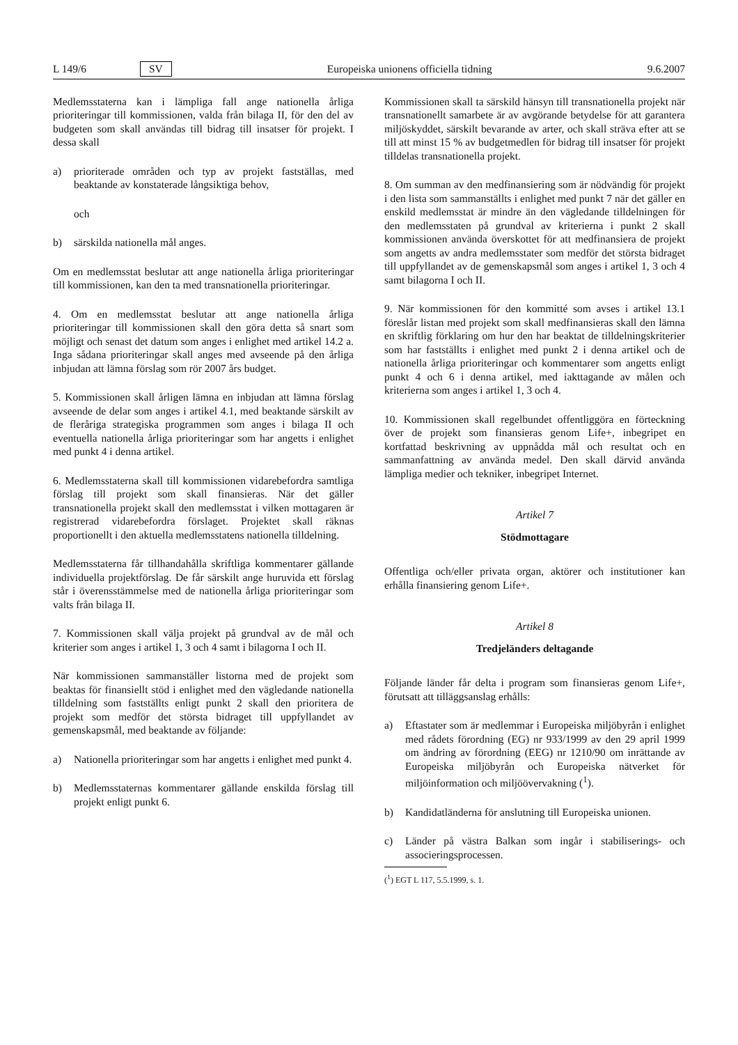L 149/6 SV Europeiska unionens officiella tidning 9.6.2007
Medlemsstaterna kan i lämpliga fall ange nationella årliga prioriteringar till kommissionen, valda från bilaga II, för den del av budgeten som skall användas till bidrag till insatser för projekt. I dessa skall
a) prioriterade områden och typ av projekt fastställas, med beaktande av konstaterade långsiktiga behov,
och
b) särskilda nationella mål anges.
Om en medlemsstat beslutar att ange nationella årliga prioriteringar till kommissionen, kan den ta med transnationella prioriteringar.
4. Om en medlemsstat beslutar att ange nationella årliga prioriteringar till kommissionen skall den göra detta så snart som möjligt och senast det datum som anges i enlighet med artikel 14.2 a. Inga sådana prioriteringar skall anges med avseende på den årliga inbjudan att lämna förslag som rör 2007 års budget.
5. Kommissionen skall årligen lämna en inbjudan att lämna förslag avseende de delar som anges i artikel 4.1, med beaktande särskilt av de fleråriga strategiska programmen som anges i bilaga II och eventuella nationella årliga prioriteringar som har angetts i enlighet med punkt 4 i denna artikel.
6. Medlemsstaterna skall till kommissionen vidarebefordra samtliga förslag till projekt som skall finansieras. När det gäller transnationella projekt skall den medlemsstat i vilken mottagaren är registrerad vidarebefordra förslaget. Projektet skall räknas proportionellt i den aktuella medlemsstatens nationella tilldelning.
Medlemsstaterna får tillhandahålla skriftliga kommentarer gällande individuella projektförslag. De får särskilt ange huruvida ett förslag står i överensstämmelse med de nationella årliga prioriteringar som valts från bilaga II.
7. Kommissionen skall välja projekt på grundval av de mål och kriterier som anges i artikel 1, 3 och 4 samt i bilagorna I och II.
När kommissionen sammanställer listorna med de projekt som beaktas för finansiellt stöd i enlighet med den vägledande nationella tilldelning som fastställts enligt punkt 2 skall den prioritera de projekt som medför det största bidraget till uppfyllandet av gemenskapsmål, med beaktande av följande:
a) Nationella prioriteringar som har angetts i enlighet med punkt 4.
b) Medlemsstaternas kommentarer gällande enskilda förslag till projekt enligt punkt 6.
Kommissionen skall ta särskild hänsyn till transnationella projekt när transnationellt samarbete är av avgörande betydelse för att garantera miljöskyddet, särskilt bevarande av arter, och skall sträva efter att se till att minst 15 % av budgetmedlen för bidrag till insatser för projekt tilldelas transnationella projekt.
8. Om summan av den medfinansiering som är nödvändig för projekt i den lista som sammanställts i enlighet med punkt 7 när det gäller en enskild medlemsstat är mindre än den vägledande tilldelningen för den medlemsstaten på grundval av kriterierna i punkt 2 skall kommissionen använda överskottet för att medfinansiera de projekt som angetts av andra medlemsstater som medför det största bidraget till uppfyllandet av de gemenskapsmål som anges i artikel 1, 3 och 4 samt bilagorna I och II.
9. När kommissionen för den kommitté som avses i artikel 13.1 föreslår listan med projekt som skall medfinansieras skall den lämna en skriftlig förklaring om hur den har beaktat de tilldelningskriterier som har fastställts i enlighet med punkt 2 i denna artikel och de nationella årliga prioriteringar och kommentarer som angetts enligt punkt 4 och 6 i denna artikel, med iakttagande av målen och kriterierna som anges i artikel 1, 3 och 4.
10. Kommissionen skall regelbundet offentliggöra en förteckning över de projekt som finansieras genom Life+, inbegripet en kortfattad beskrivning av uppnådda mål och resultat och en sammanfattning av använda medel. Den skall därvid använda lämpliga medier och tekniker, inbegripet Internet.
Artikel 7
Stödmottagare
Offentliga och/eller privata organ, aktörer och institutioner kan erhålla finansiering genom Life+.
Artikel 8
Tredjeländers deltagande
Följande länder får delta i program som finansieras genom Life+, förutsatt att tilläggsanslag erhålls:
a) Eftastater som är medlemmar i Europeiska miljöbyrån i enlighet med rådets förordning (EG) nr 933/1999 av den 29 april 1999 om ändring av förordning (EEG) nr 1210/90 om inrättande av Europeiska miljöbyrån och Europeiska nätverket för miljöinformation och miljöövervakning (<sup>1</sup>).
b) Kandidatländerna för anslutning till Europeiska unionen.
c) Länder på västra Balkan som ingår i stabiliserings- och associeringsprocessen.
(<sup>1</sup>) EGT L 117, 5.5.1999, s. 1.